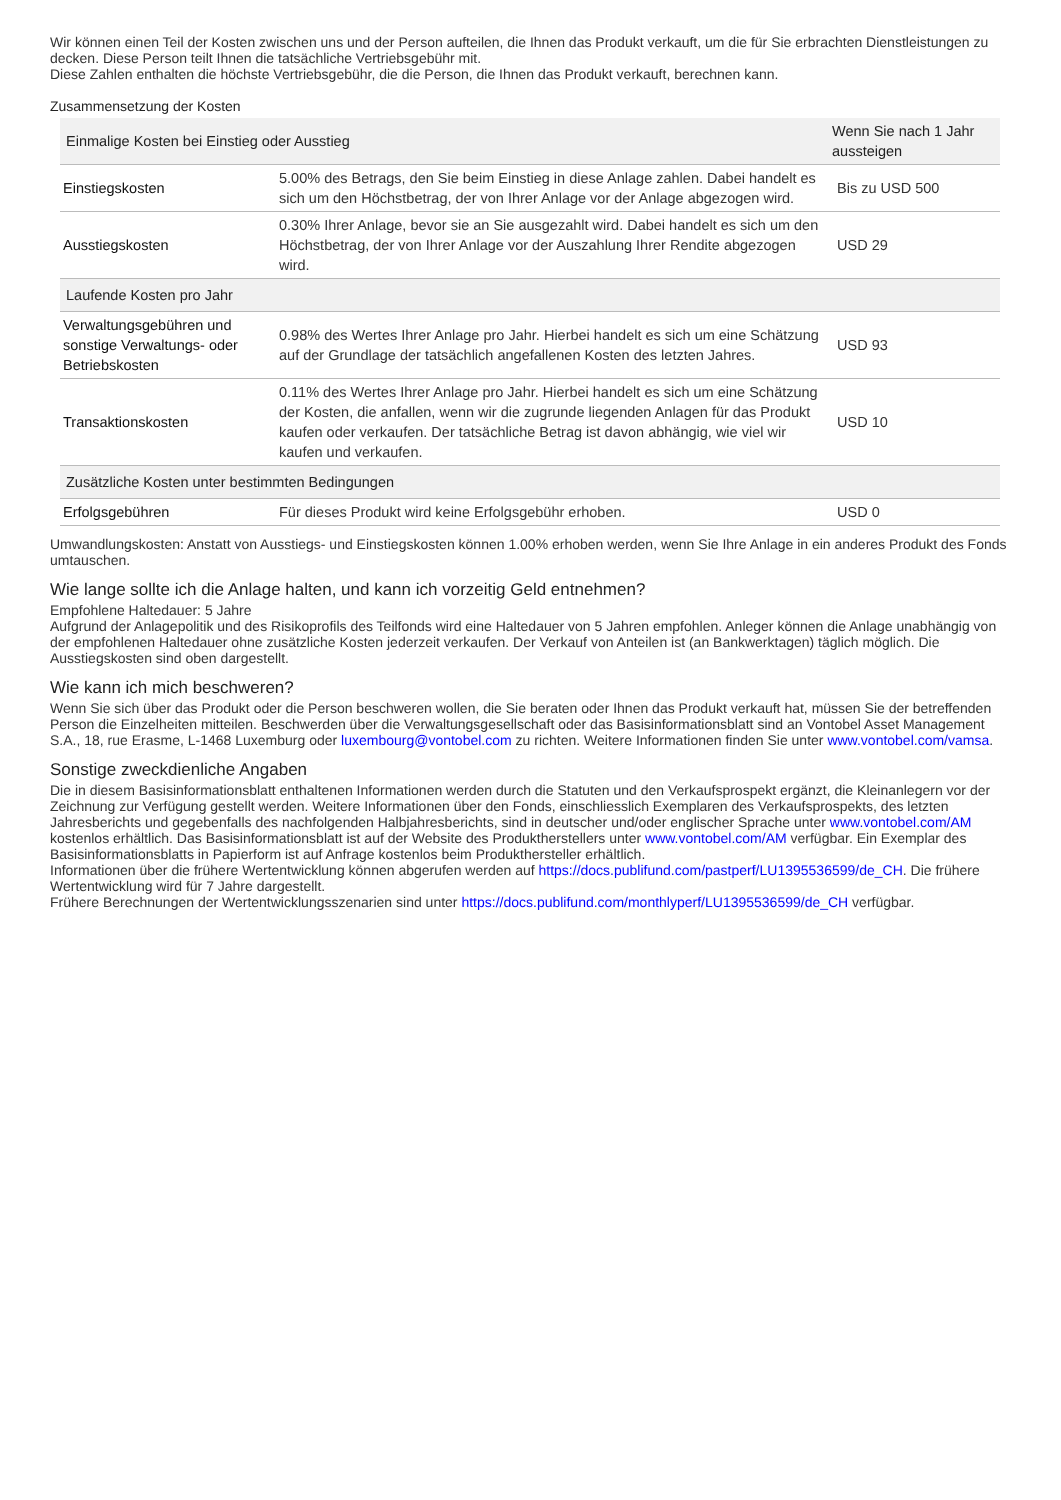Wir können einen Teil der Kosten zwischen uns und der Person aufteilen, die Ihnen das Produkt verkauft, um die für Sie erbrachten Dienstleistungen zu decken. Diese Person teilt Ihnen die tatsächliche Vertriebsgebühr mit.
Diese Zahlen enthalten die höchste Vertriebsgebühr, die die Person, die Ihnen das Produkt verkauft, berechnen kann.
Zusammensetzung der Kosten
| Einmalige Kosten bei Einstieg oder Ausstieg | | Wenn Sie nach 1 Jahr aussteigen |
| --- | --- | --- |
| Einstiegskosten | 5.00% des Betrags, den Sie beim Einstieg in diese Anlage zahlen. Dabei handelt es sich um den Höchstbetrag, der von Ihrer Anlage vor der Anlage abgezogen wird. | Bis zu USD 500 |
| Ausstiegskosten | 0.30% Ihrer Anlage, bevor sie an Sie ausgezahlt wird. Dabei handelt es sich um den Höchstbetrag, der von Ihrer Anlage vor der Auszahlung Ihrer Rendite abgezogen wird. | USD 29 |
| Laufende Kosten pro Jahr | | |
| Verwaltungsgebühren und sonstige Verwaltungs- oder Betriebskosten | 0.98% des Wertes Ihrer Anlage pro Jahr. Hierbei handelt es sich um eine Schätzung auf der Grundlage der tatsächlich angefallenen Kosten des letzten Jahres. | USD 93 |
| Transaktionskosten | 0.11% des Wertes Ihrer Anlage pro Jahr. Hierbei handelt es sich um eine Schätzung der Kosten, die anfallen, wenn wir die zugrunde liegenden Anlagen für das Produkt kaufen oder verkaufen. Der tatsächliche Betrag ist davon abhängig, wie viel wir kaufen und verkaufen. | USD 10 |
| Zusätzliche Kosten unter bestimmten Bedingungen | | |
| Erfolgsgebühren | Für dieses Produkt wird keine Erfolgsgebühr erhoben. | USD 0 |
Umwandlungskosten: Anstatt von Ausstiegs- und Einstiegskosten können 1.00% erhoben werden, wenn Sie Ihre Anlage in ein anderes Produkt des Fonds umtauschen.
Wie lange sollte ich die Anlage halten, und kann ich vorzeitig Geld entnehmen?
Empfohlene Haltedauer: 5 Jahre
Aufgrund der Anlagepolitik und des Risikoprofils des Teilfonds wird eine Haltedauer von 5 Jahren empfohlen. Anleger können die Anlage unabhängig von der empfohlenen Haltedauer ohne zusätzliche Kosten jederzeit verkaufen. Der Verkauf von Anteilen ist (an Bankwerktagen) täglich möglich. Die Ausstiegskosten sind oben dargestellt.
Wie kann ich mich beschweren?
Wenn Sie sich über das Produkt oder die Person beschweren wollen, die Sie beraten oder Ihnen das Produkt verkauft hat, müssen Sie der betreffenden Person die Einzelheiten mitteilen. Beschwerden über die Verwaltungsgesellschaft oder das Basisinformationsblatt sind an Vontobel Asset Management S.A., 18, rue Erasme, L-1468 Luxemburg oder luxembourg@vontobel.com zu richten. Weitere Informationen finden Sie unter www.vontobel.com/vamsa.
Sonstige zweckdienliche Angaben
Die in diesem Basisinformationsblatt enthaltenen Informationen werden durch die Statuten und den Verkaufsprospekt ergänzt, die Kleinanlegern vor der Zeichnung zur Verfügung gestellt werden. Weitere Informationen über den Fonds, einschliesslich Exemplaren des Verkaufsprospekts, des letzten Jahresberichts und gegebenfalls des nachfolgenden Halbjahresberichts, sind in deutscher und/oder englischer Sprache unter www.vontobel.com/AM kostenlos erhältlich. Das Basisinformationsblatt ist auf der Website des Produktherstellers unter www.vontobel.com/AM verfügbar. Ein Exemplar des Basisinformationsblatts in Papierform ist auf Anfrage kostenlos beim Produkthersteller erhältlich.
Informationen über die frühere Wertentwicklung können abgerufen werden auf https://docs.publifund.com/pastperf/LU1395536599/de_CH. Die frühere Wertentwicklung wird für 7 Jahre dargestellt.
Frühere Berechnungen der Wertentwicklungsszenarien sind unter https://docs.publifund.com/monthlyperf/LU1395536599/de_CH verfügbar.